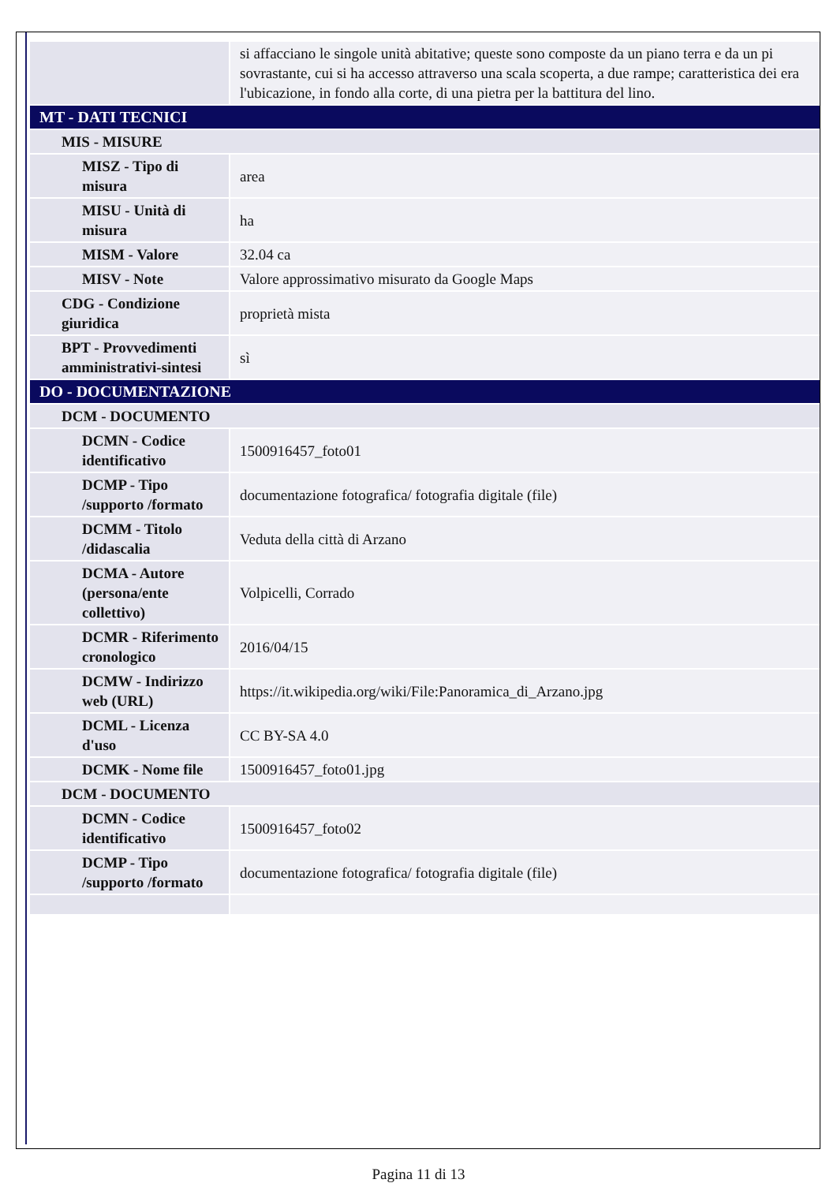| | si affacciano le singole unità abitative; queste sono composte da un piano terra e da un pi sovrastante, cui si ha accesso attraverso una scala scoperta, a due rampe; caratteristica dei era l'ubicazione, in fondo alla corte, di una pietra per la battitura del lino. |
| MT - DATI TECNICI | |
| MIS - MISURE | |
| MISZ - Tipo di misura | area |
| MISU - Unità di misura | ha |
| MISM - Valore | 32.04 ca |
| MISV - Note | Valore approssimativo misurato da Google Maps |
| CDG - Condizione giuridica | proprietà mista |
| BPT - Provvedimenti amministrativi-sintesi | sì |
| DO - DOCUMENTAZIONE | |
| DCM - DOCUMENTO | |
| DCMN - Codice identificativo | 1500916457_foto01 |
| DCMP - Tipo /supporto /formato | documentazione fotografica/ fotografia digitale (file) |
| DCMM - Titolo /didascalia | Veduta della città di Arzano |
| DCMA - Autore (persona/ente collettivo) | Volpicelli, Corrado |
| DCMR - Riferimento cronologico | 2016/04/15 |
| DCMW - Indirizzo web (URL) | https://it.wikipedia.org/wiki/File:Panoramica_di_Arzano.jpg |
| DCML - Licenza d'uso | CC BY-SA 4.0 |
| DCMK - Nome file | 1500916457_foto01.jpg |
| DCM - DOCUMENTO | |
| DCMN - Codice identificativo | 1500916457_foto02 |
| DCMP - Tipo /supporto /formato | documentazione fotografica/ fotografia digitale (file) |
Pagina 11 di 13